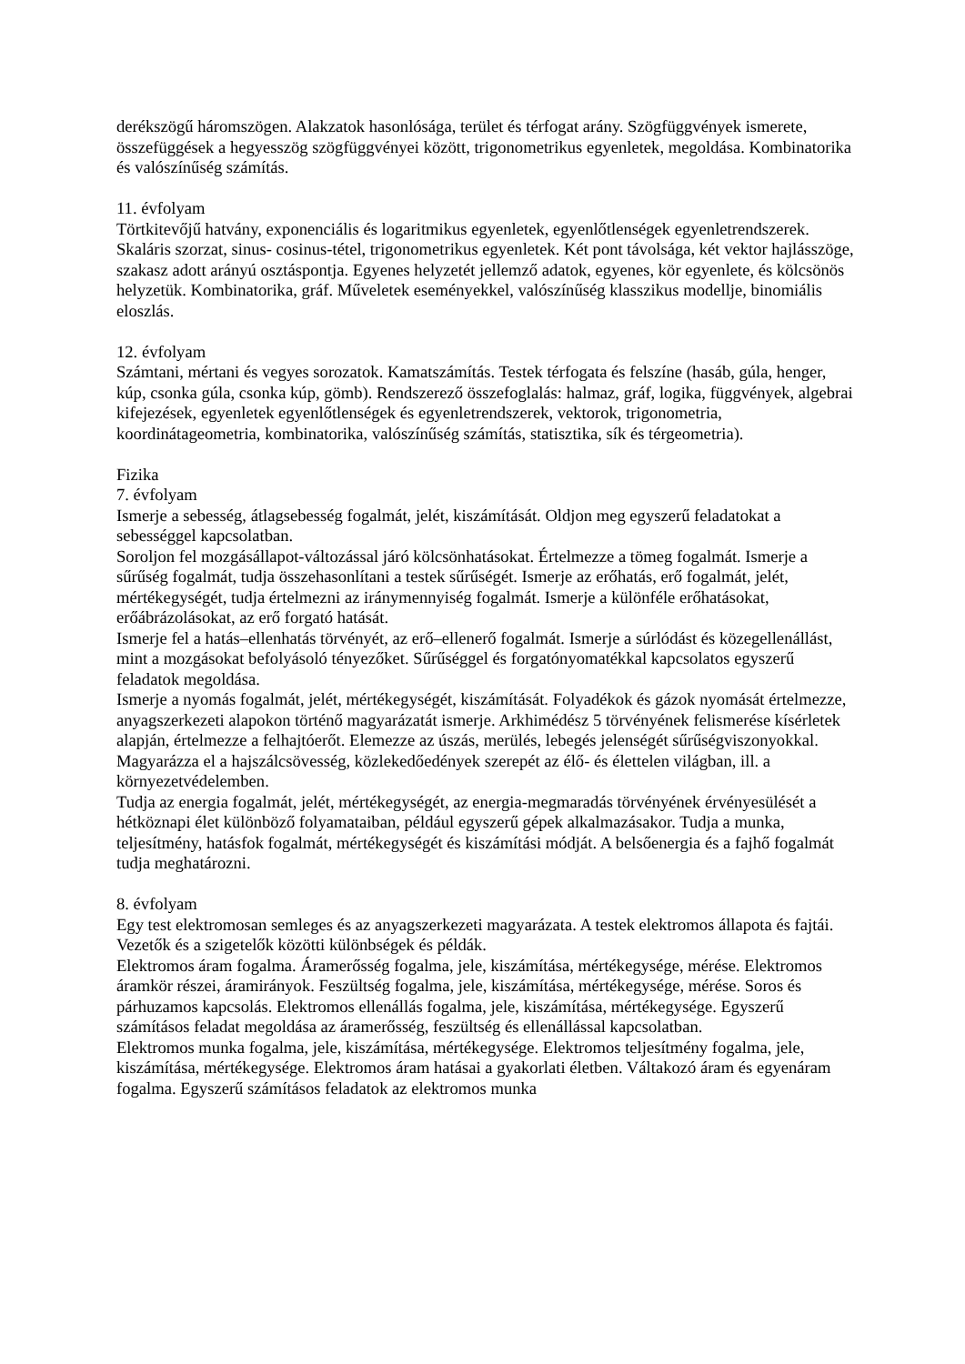derékszögű háromszögen. Alakzatok hasonlósága, terület és térfogat arány. Szögfüggvények ismerete, összefüggések a hegyesszög szögfüggvényei között, trigonometrikus egyenletek, megoldása. Kombinatorika és valószínűség számítás.
11. évfolyam
Törtkitevőjű hatvány, exponenciális és logaritmikus egyenletek, egyenlőtlenségek egyenletrendszerek. Skaláris szorzat, sinus- cosinus-tétel, trigonometrikus egyenletek. Két pont távolsága, két vektor hajlásszöge, szakasz adott arányú osztáspontja. Egyenes helyzetét jellemző adatok, egyenes, kör egyenlete, és kölcsönös helyzetük. Kombinatorika, gráf. Műveletek eseményekkel, valószínűség klasszikus modellje, binomiális eloszlás.
12. évfolyam
Számtani, mértani és vegyes sorozatok. Kamatszámítás. Testek térfogata és felszíne (hasáb, gúla, henger, kúp, csonka gúla, csonka kúp, gömb). Rendszerező összefoglalás: halmaz, gráf, logika, függvények, algebrai kifejezések, egyenletek egyenlőtlenségek és egyenletrendszerek, vektorok, trigonometria, koordinátageometria, kombinatorika, valószínűség számítás, statisztika, sík és térgeometria).
Fizika
7. évfolyam
Ismerje a sebesség, átlagsebesség fogalmát, jelét, kiszámítását. Oldjon meg egyszerű feladatokat a sebességgel kapcsolatban.
Soroljon fel mozgásállapot-változással járó kölcsönhatásokat. Értelmezze a tömeg fogalmát. Ismerje a sűrűség fogalmát, tudja összehasonlítani a testek sűrűségét. Ismerje az erőhatás, erő fogalmát, jelét, mértékegységét, tudja értelmezni az iránymennyiség fogalmát. Ismerje a különféle erőhatásokat, erőábrázolásokat, az erő forgató hatását.
Ismerje fel a hatás–ellenhatás törvényét, az erő–ellenerő fogalmát. Ismerje a súrlódást és közegellenállást, mint a mozgásokat befolyásoló tényezőket. Sűrűséggel és forgatónyomatékkal kapcsolatos egyszerű feladatok megoldása.
Ismerje a nyomás fogalmát, jelét, mértékegységét, kiszámítását. Folyadékok és gázok nyomását értelmezze, anyagszerkezeti alapokon történő magyarázatát ismerje. Arkhimédész 5 törvényének felismerése kísérletek alapján, értelmezze a felhajtóerőt. Elemezze az úszás, merülés, lebegés jelenségét sűrűségviszonyokkal. Magyarázza el a hajszálcsövesség, közlekedőedények szerepét az élő- és élettelen világban, ill. a környezetvédelemben.
Tudja az energia fogalmát, jelét, mértékegységét, az energia-megmaradás törvényének érvényesülését a hétköznapi élet különböző folyamataiban, például egyszerű gépek alkalmazásakor. Tudja a munka, teljesítmény, hatásfok fogalmát, mértékegységét és kiszámítási módját. A belsőenergia és a fajhő fogalmát tudja meghatározni.
8. évfolyam
Egy test elektromosan semleges és az anyagszerkezeti magyarázata. A testek elektromos állapota és fajtái. Vezetők és a szigetelők közötti különbségek és példák.
Elektromos áram fogalma. Áramerősség fogalma, jele, kiszámítása, mértékegysége, mérése. Elektromos áramkör részei, áramirányok. Feszültség fogalma, jele, kiszámítása, mértékegysége, mérése. Soros és párhuzamos kapcsolás. Elektromos ellenállás fogalma, jele, kiszámítása, mértékegysége. Egyszerű számításos feladat megoldása az áramerősség, feszültség és ellenállással kapcsolatban.
Elektromos munka fogalma, jele, kiszámítása, mértékegysége. Elektromos teljesítmény fogalma, jele, kiszámítása, mértékegysége. Elektromos áram hatásai a gyakorlati életben. Váltakozó áram és egyenáram fogalma. Egyszerű számításos feladatok az elektromos munka